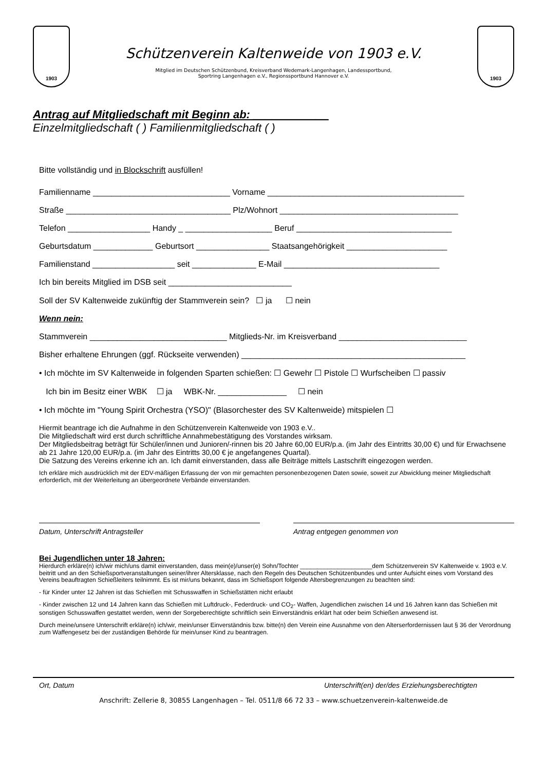1903
Schützenverein Kaltenweide von 1903 e.V.
Mitglied im Deutschen Schützenbund, Kreisverband Wedemark-Langenhagen, Landessportbund,
Sportring Langenhagen e.V., Regionssportbund Hannover e.V.
1903
Antrag auf Mitgliedschaft mit Beginn ab: ____________
Einzelmitgliedschaft ( ) Familienmitgliedschaft ( )
Bitte vollständig und in Blockschrift ausfüllen!
Familienname ______________________________ Vorname ___________________________________________
Straße ____________________________________ Plz/Wohnort _______________________________________
Telefon __________________ Handy _ ___________________ Beruf __________________________________
Geburtsdatum _____________ Geburtsort ________________ Staatsangehörigkeit ______________________
Familienstand __________________ seit ______________ E-Mail __________________________________
Ich bin bereits Mitglied im DSB seit ___________________________
Soll der SV Kaltenweide zukünftig der Stammverein sein? ☐ ja ☐ nein
Wenn nein:
Stammverein ______________________________ Mitglieds-Nr. im Kreisverband ____________________________
Bisher erhaltene Ehrungen (ggf. Rückseite verwenden) _________________________________________________
• Ich möchte im SV Kaltenweide in folgenden Sparten schießen: ☐ Gewehr ☐ Pistole ☐ Wurfscheiben ☐ passiv
Ich bin im Besitz einer WBK ☐ ja WBK-Nr. _______________ ☐ nein
• Ich möchte im "Young Spirit Orchestra (YSO)" (Blasorchester des SV Kaltenweide) mitspielen ☐
Hiermit beantrage ich die Aufnahme in den Schützenverein Kaltenweide von 1903 e.V..
Die Mitgliedschaft wird erst durch schriftliche Annahmebestätigung des Vorstandes wirksam.
Der Mitgliedsbeitrag beträgt für Schüler/innen und Junioren/-rinnen bis 20 Jahre 60,00 EUR/p.a. (im Jahr des Eintritts 30,00 €) und für Erwachsene ab 21 Jahre 120,00 EUR/p.a. (im Jahr des Eintritts 30,00 € je angefangenes Quartal).
Die Satzung des Vereins erkenne ich an. Ich damit einverstanden, dass alle Beiträge mittels Lastschrift eingezogen werden.
Ich erkläre mich ausdrücklich mit der EDV-mäßigen Erfassung der von mir gemachten personenbezogenen Daten sowie, soweit zur Abwicklung meiner Mitgliedschaft erforderlich, mit der Weiterleitung an übergeordnete Verbände einverstanden.
Datum, Unterschrift Antragsteller Antrag entgegen genommen von
Bei Jugendlichen unter 18 Jahren:
Hierdurch erkläre(n) ich/wir mich/uns damit einverstanden, dass mein(e)/unser(e) Sohn/Tochter _____________________dem Schützenverein SV Kaltenweide v. 1903 e.V. beitritt und an den Schießsportveranstaltungen seiner/ihrer Altersklasse, nach den Regeln des Deutschen Schützenbundes und unter Aufsicht eines vom Vorstand des Vereins beauftragten Schießleiters teilnimmt. Es ist mir/uns bekannt, dass im Schießsport folgende Altersbegrenzungen zu beachten sind:
- für Kinder unter 12 Jahren ist das Schießen mit Schusswaffen in Schießstätten nicht erlaubt
- Kinder zwischen 12 und 14 Jahren kann das Schießen mit Luftdruck-, Federdruck- und CO<sub>2</sub>- Waffen, Jugendlichen zwischen 14 und 16 Jahren kann das Schießen mit sonstigen Schusswaffen gestattet werden, wenn der Sorgeberechtigte schriftlich sein Einverständnis erklärt hat oder beim Schießen anwesend ist.
Durch meine/unsere Unterschrift erkläre(n) ich/wir, mein/unser Einverständnis bzw. bitte(n) den Verein eine Ausnahme von den Alterserfordernissen laut § 36 der Verordnung zum Waffengesetz bei der zuständigen Behörde für mein/unser Kind zu beantragen.
Ort, Datum Unterschrift(en) der/des Erziehungsberechtigten
Anschrift: Zellerie 8, 30855 Langenhagen – Tel. 0511/8 66 72 33 – www.schuetzenverein-kaltenweide.de